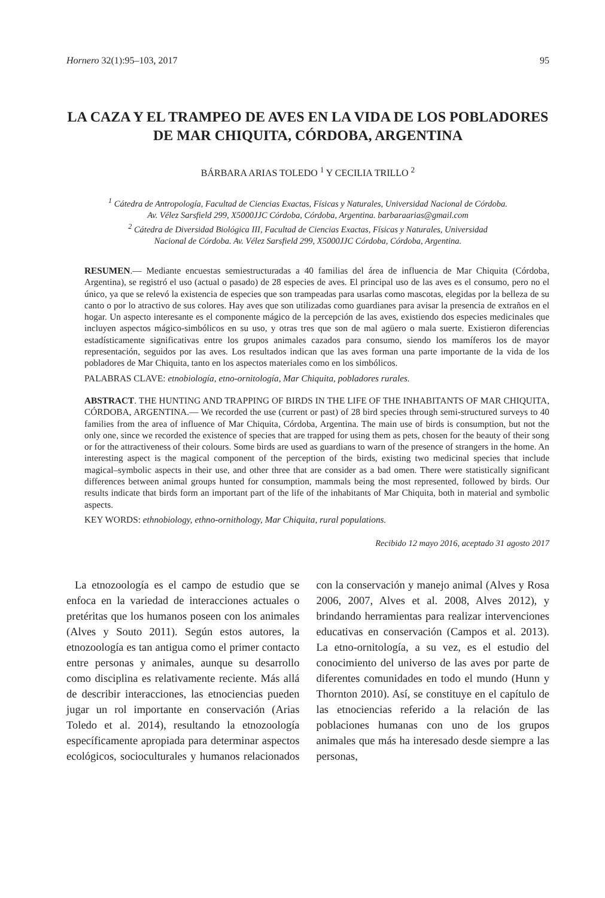Hornero 32(1):95–103, 2017 95
LA CAZA Y EL TRAMPEO DE AVES EN LA VIDA DE LOS POBLADORES DE MAR CHIQUITA, CÓRDOBA, ARGENTINA
BÁRBARA ARIAS TOLEDO <sup>1</sup> Y CECILIA TRILLO <sup>2</sup>
<sup>1</sup> Cátedra de Antropología, Facultad de Ciencias Exactas, Físicas y Naturales, Universidad Nacional de Córdoba.
Av. Vélez Sarsfield 299, X5000JJC Córdoba, Córdoba, Argentina. barbaraarias@gmail.com
<sup>2</sup> Cátedra de Diversidad Biológica III, Facultad de Ciencias Exactas, Físicas y Naturales, Universidad
Nacional de Córdoba. Av. Vélez Sarsfield 299, X5000JJC Córdoba, Córdoba, Argentina.
RESUMEN.— Mediante encuestas semiestructuradas a 40 familias del área de influencia de Mar Chiquita (Córdoba, Argentina), se registró el uso (actual o pasado) de 28 especies de aves. El principal uso de las aves es el consumo, pero no el único, ya que se relevó la existencia de especies que son trampeadas para usarlas como mascotas, elegidas por la belleza de su canto o por lo atractivo de sus colores. Hay aves que son utilizadas como guardianes para avisar la presencia de extraños en el hogar. Un aspecto interesante es el componente mágico de la percepción de las aves, existiendo dos especies medicinales que incluyen aspectos mágico-simbólicos en su uso, y otras tres que son de mal agüero o mala suerte. Existieron diferencias estadísticamente significativas entre los grupos animales cazados para consumo, siendo los mamíferos los de mayor representación, seguidos por las aves. Los resultados indican que las aves forman una parte importante de la vida de los pobladores de Mar Chiquita, tanto en los aspectos materiales como en los simbólicos.
PALABRAS CLAVE: etnobiología, etno-ornitología, Mar Chiquita, pobladores rurales.
ABSTRACT. THE HUNTING AND TRAPPING OF BIRDS IN THE LIFE OF THE INHABITANTS OF MAR CHIQUITA, CÓRDOBA, ARGENTINA.— We recorded the use (current or past) of 28 bird species through semi-structured surveys to 40 families from the area of influence of Mar Chiquita, Córdoba, Argentina. The main use of birds is consumption, but not the only one, since we recorded the existence of species that are trapped for using them as pets, chosen for the beauty of their song or for the attractiveness of their colours. Some birds are used as guardians to warn of the presence of strangers in the home. An interesting aspect is the magical component of the perception of the birds, existing two medicinal species that include magical–symbolic aspects in their use, and other three that are consider as a bad omen. There were statistically significant differences between animal groups hunted for consumption, mammals being the most represented, followed by birds. Our results indicate that birds form an important part of the life of the inhabitants of Mar Chiquita, both in material and symbolic aspects.
KEY WORDS: ethnobiology, ethno-ornithology, Mar Chiquita, rural populations.
Recibido 12 mayo 2016, aceptado 31 agosto 2017
La etnozoología es el campo de estudio que se enfoca en la variedad de interacciones actuales o pretéritas que los humanos poseen con los animales (Alves y Souto 2011). Según estos autores, la etnozoología es tan antigua como el primer contacto entre personas y animales, aunque su desarrollo como disciplina es relativamente reciente. Más allá de describir interacciones, las etnociencias pueden jugar un rol importante en conservación (Arias Toledo et al. 2014), resultando la etnozoología específicamente apropiada para determinar aspectos ecológicos, socioculturales y humanos relacionados con la conservación y manejo animal (Alves y Rosa 2006, 2007, Alves et al. 2008, Alves 2012), y brindando herramientas para realizar intervenciones educativas en conservación (Campos et al. 2013). La etno-ornitología, a su vez, es el estudio del conocimiento del universo de las aves por parte de diferentes comunidades en todo el mundo (Hunn y Thornton 2010). Así, se constituye en el capítulo de las etnociencias referido a la relación de las poblaciones humanas con uno de los grupos animales que más ha interesado desde siempre a las personas,